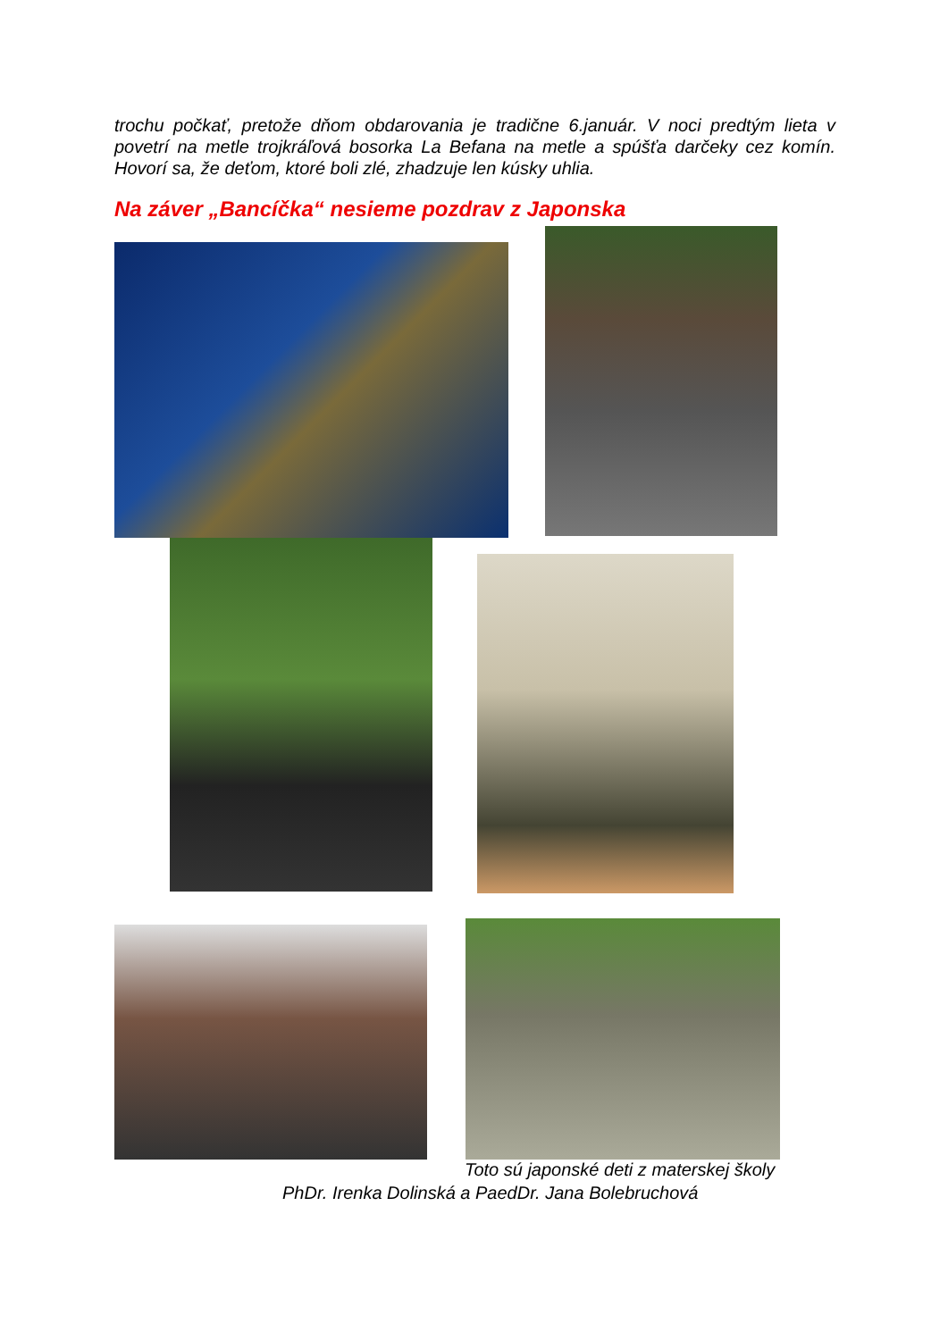trochu počkať, pretože dňom obdarovania je tradične 6.január. V noci predtým lieta v povetrí na metle trojkráľová bosorka La Befana na metle a spúšťa darčeky cez komín. Hovorí sa, že deťom, ktoré boli zlé, zhadzuje len kúsky uhlia.
Na záver „Bancíčka“ nesieme pozdrav z Japonska
Toto sú japonské deti z materskej školy
PhDr. Irenka Dolinská a PaedDr. Jana Bolebruchová